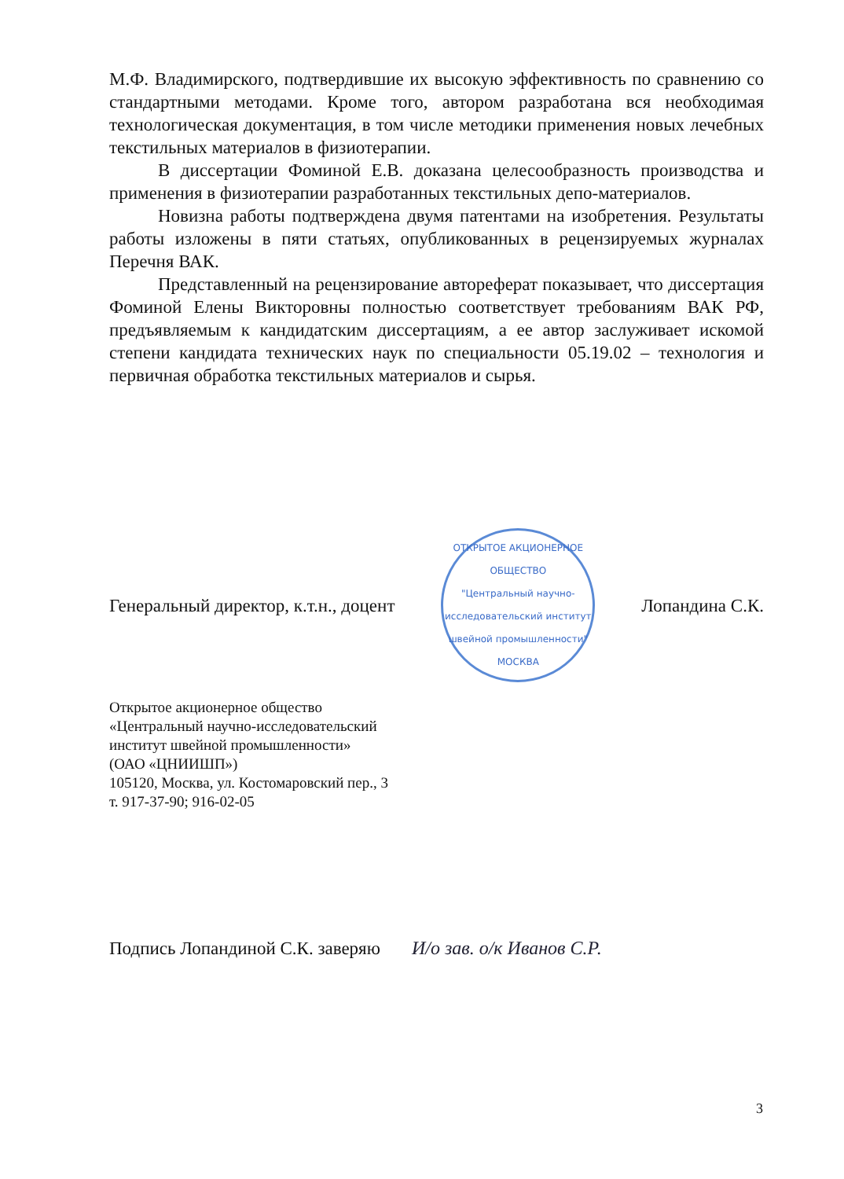М.Ф. Владимирского, подтвердившие их высокую эффективность по сравнению со стандартными методами. Кроме того, автором разработана вся необходимая технологическая документация, в том числе методики применения новых лечебных текстильных материалов в физиотерапии.
В диссертации Фоминой Е.В. доказана целесообразность производства и применения в физиотерапии разработанных текстильных депо-материалов.
Новизна работы подтверждена двумя патентами на изобретения. Результаты работы изложены в пяти статьях, опубликованных в рецензируемых журналах Перечня ВАК.
Представленный на рецензирование автореферат показывает, что диссертация Фоминой Елены Викторовны полностью соответствует требованиям ВАК РФ, предъявляемым к кандидатским диссертациям, а ее автор заслуживает искомой степени кандидата технических наук по специальности 05.19.02 – технология и первичная обработка текстильных материалов и сырья.
Генеральный директор, к.т.н., доцент
ОТКРЫТОЕ АКЦИОНЕРНОЕ ОБЩЕСТВО
"Центральный научно-исследовательский институт швейной промышленности"
МОСКВА
Лопандина С.К.
Открытое акционерное общество
«Центральный научно-исследовательский
институт швейной промышленности»
(ОАО «ЦНИИШП»)
105120, Москва, ул. Костомаровский пер., 3
т. 917-37-90; 916-02-05
Подпись Лопандиной С.К. заверяю И/о зав. о/к Иванов С.Р.
3